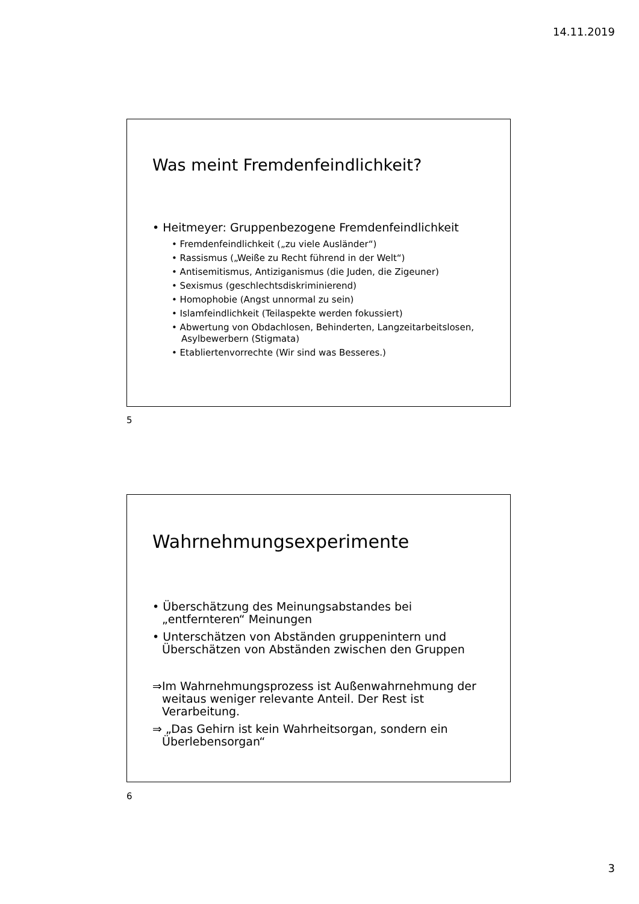14.11.2019
Was meint Fremdenfeindlichkeit?
• Heitmeyer: Gruppenbezogene Fremdenfeindlichkeit
• Fremdenfeindlichkeit („zu viele Ausländer“)
• Rassismus („Weiße zu Recht führend in der Welt“)
• Antisemitismus, Antiziganismus (die Juden, die Zigeuner)
• Sexismus (geschlechtsdiskriminierend)
• Homophobie (Angst unnormal zu sein)
• Islamfeindlichkeit (Teilaspekte werden fokussiert)
• Abwertung von Obdachlosen, Behinderten, Langzeitarbeitslosen, Asylbewerbern (Stigmata)
• Etabliertenvorrechte (Wir sind was Besseres.)
5
Wahrnehmungsexperimente
• Überschätzung des Meinungsabstandes bei „entfernteren“ Meinungen
• Unterschätzen von Abständen gruppenintern und Überschätzen von Abständen zwischen den Gruppen
⇒Im Wahrnehmungsprozess ist Außenwahrnehmung der weitaus weniger relevante Anteil. Der Rest ist Verarbeitung.
⇒ „Das Gehirn ist kein Wahrheitsorgan, sondern ein Überlebensorgan“
6
3